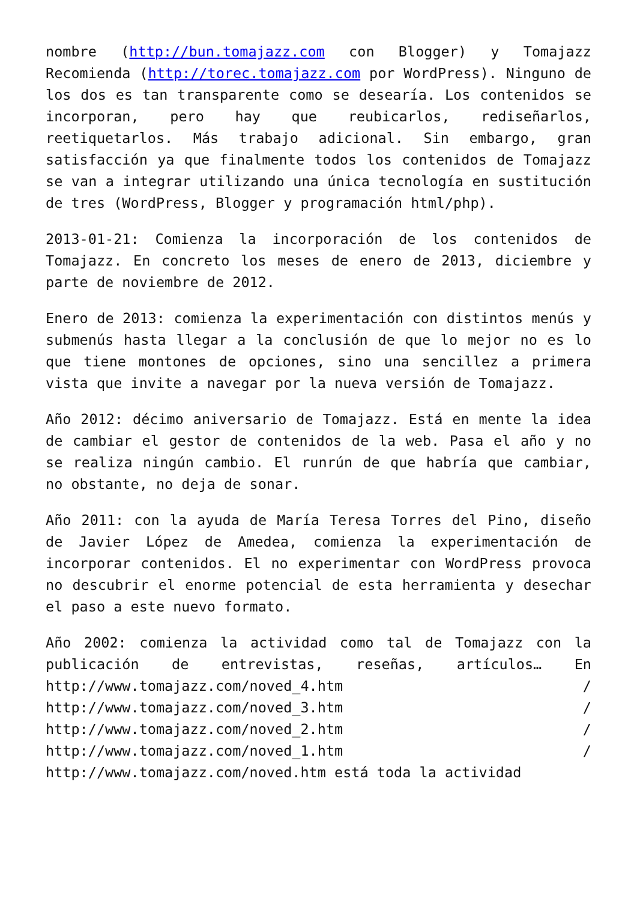nombre (http://bun.tomajazz.com con Blogger) y Tomajazz Recomienda (http://torec.tomajazz.com por WordPress). Ninguno de los dos es tan transparente como se desearía. Los contenidos se incorporan, pero hay que reubicarlos, rediseñarlos, reetiquetarlos. Más trabajo adicional. Sin embargo, gran satisfacción ya que finalmente todos los contenidos de Tomajazz se van a integrar utilizando una única tecnología en sustitución de tres (WordPress, Blogger y programación html/php).
2013-01-21: Comienza la incorporación de los contenidos de Tomajazz. En concreto los meses de enero de 2013, diciembre y parte de noviembre de 2012.
Enero de 2013: comienza la experimentación con distintos menús y submenús hasta llegar a la conclusión de que lo mejor no es lo que tiene montones de opciones, sino una sencillez a primera vista que invite a navegar por la nueva versión de Tomajazz.
Año 2012: décimo aniversario de Tomajazz. Está en mente la idea de cambiar el gestor de contenidos de la web. Pasa el año y no se realiza ningún cambio. El runrún de que habría que cambiar, no obstante, no deja de sonar.
Año 2011: con la ayuda de María Teresa Torres del Pino, diseño de Javier López de Amedea, comienza la experimentación de incorporar contenidos. El no experimentar con WordPress provoca no descubrir el enorme potencial de esta herramienta y desechar el paso a este nuevo formato.
Año 2002: comienza la actividad como tal de Tomajazz con la publicación de entrevistas, reseñas, artículos… En http://www.tomajazz.com/noved_4.htm / http://www.tomajazz.com/noved_3.htm / http://www.tomajazz.com/noved_2.htm / http://www.tomajazz.com/noved_1.htm / http://www.tomajazz.com/noved.htm está toda la actividad